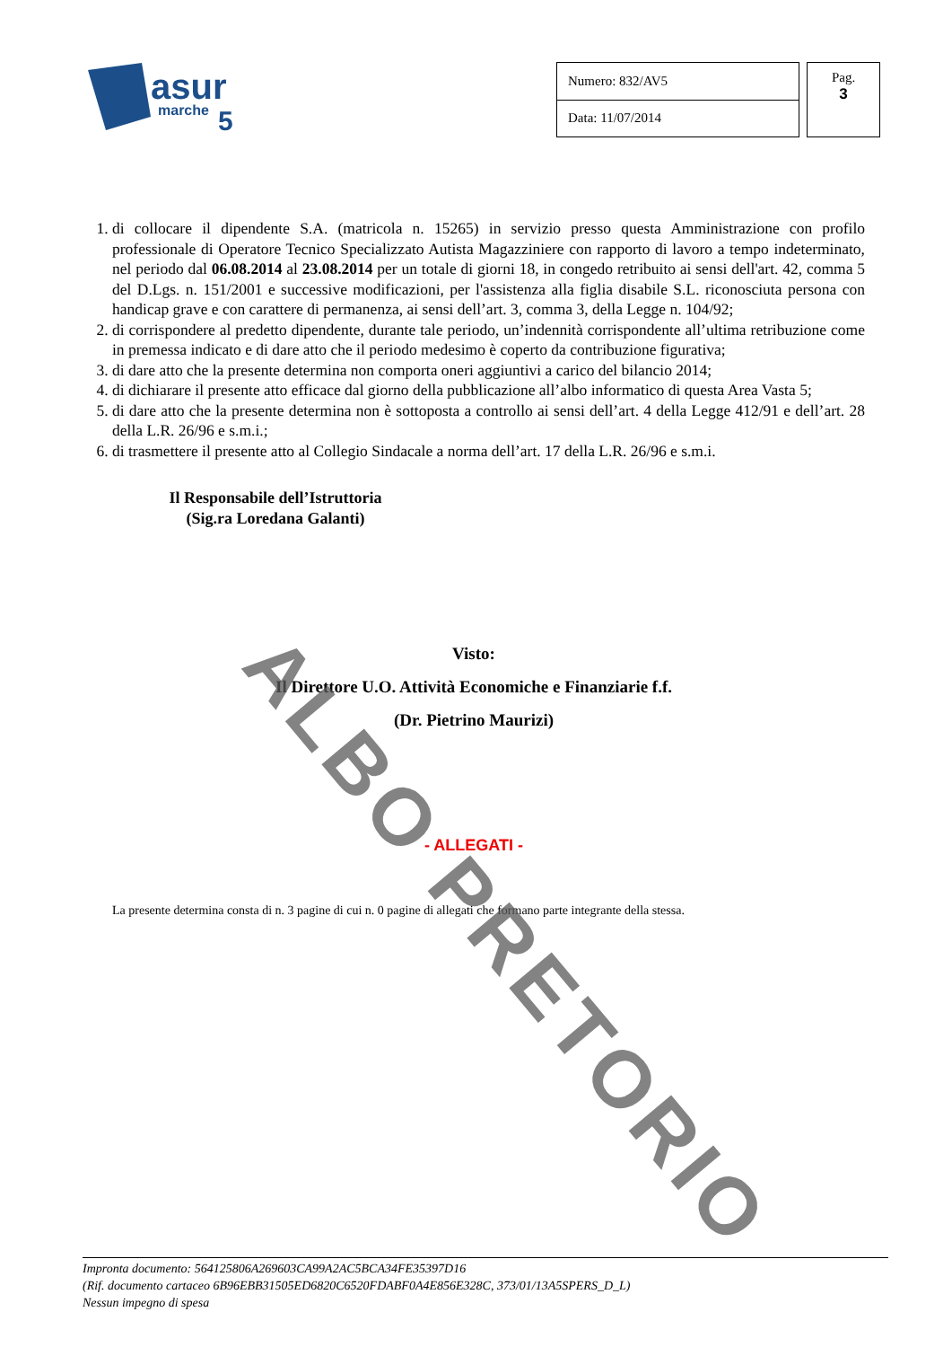asur
marche
5
| Numero: 832/AV5 |
| Data: 11/07/2014 |
Pag.
3
1. di collocare il dipendente S.A. (matricola n. 15265) in servizio presso questa Amministrazione con profilo professionale di Operatore Tecnico Specializzato Autista Magazziniere con rapporto di lavoro a tempo indeterminato, nel periodo dal 06.08.2014 al 23.08.2014 per un totale di giorni 18, in congedo retribuito ai sensi dell'art. 42, comma 5 del D.Lgs. n. 151/2001 e successive modificazioni, per l'assistenza alla figlia disabile S.L. riconosciuta persona con handicap grave e con carattere di permanenza, ai sensi dell’art. 3, comma 3, della Legge n. 104/92;
2. di corrispondere al predetto dipendente, durante tale periodo, un’indennità corrispondente all’ultima retribuzione come in premessa indicato e di dare atto che il periodo medesimo è coperto da contribuzione figurativa;
3. di dare atto che la presente determina non comporta oneri aggiuntivi a carico del bilancio 2014;
4. di dichiarare il presente atto efficace dal giorno della pubblicazione all’albo informatico di questa Area Vasta 5;
5. di dare atto che la presente determina non è sottoposta a controllo ai sensi dell’art. 4 della Legge 412/91 e dell’art. 28 della L.R. 26/96 e s.m.i.;
6. di trasmettere il presente atto al Collegio Sindacale a norma dell’art. 17 della L.R. 26/96 e s.m.i.
Il Responsabile dell’Istruttoria
(Sig.ra Loredana Galanti)
Visto:
Il Direttore U.O. Attività Economiche e Finanziarie f.f.
(Dr. Pietrino Maurizi)
- ALLEGATI -
La presente determina consta di n. 3 pagine di cui n. 0 pagine di allegati che formano parte integrante della stessa.
ALBO PRETORIO
Impronta documento: 564125806A269603CA99A2AC5BCA34FE35397D16
(Rif. documento cartaceo 6B96EBB31505ED6820C6520FDABF0A4E856E328C, 373/01/13A5SPERS_D_L)
Nessun impegno di spesa